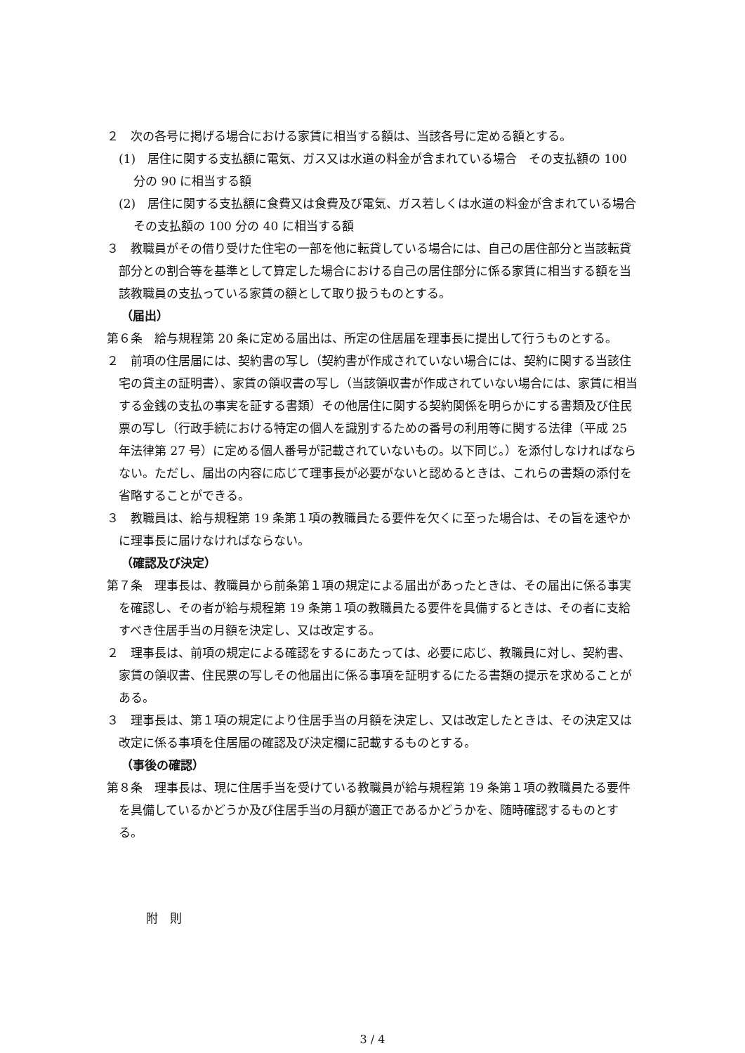２　次の各号に掲げる場合における家賃に相当する額は、当該各号に定める額とする。
(1)　居住に関する支払額に電気、ガス又は水道の料金が含まれている場合　その支払額の 100 分の 90 に相当する額
(2)　居住に関する支払額に食費又は食費及び電気、ガス若しくは水道の料金が含まれている場合　その支払額の 100 分の 40 に相当する額
３　教職員がその借り受けた住宅の一部を他に転貸している場合には、自己の居住部分と当該転貸部分との割合等を基準として算定した場合における自己の居住部分に係る家賃に相当する額を当該教職員の支払っている家賃の額として取り扱うものとする。
（届出）
第６条　給与規程第 20 条に定める届出は、所定の住居届を理事長に提出して行うものとする。
２　前項の住居届には、契約書の写し（契約書が作成されていない場合には、契約に関する当該住宅の貸主の証明書）、家賃の領収書の写し（当該領収書が作成されていない場合には、家賃に相当する金銭の支払の事実を証する書類）その他居住に関する契約関係を明らかにする書類及び住民票の写し（行政手続における特定の個人を識別するための番号の利用等に関する法律（平成 25 年法律第 27 号）に定める個人番号が記載されていないもの。以下同じ。）を添付しなければならない。ただし、届出の内容に応じて理事長が必要がないと認めるときは、これらの書類の添付を省略することができる。
３　教職員は、給与規程第 19 条第１項の教職員たる要件を欠くに至った場合は、その旨を速やかに理事長に届けなければならない。
（確認及び決定）
第７条　理事長は、教職員から前条第１項の規定による届出があったときは、その届出に係る事実を確認し、その者が給与規程第 19 条第１項の教職員たる要件を具備するときは、その者に支給すべき住居手当の月額を決定し、又は改定する。
２　理事長は、前項の規定による確認をするにあたっては、必要に応じ、教職員に対し、契約書、家賃の領収書、住民票の写しその他届出に係る事項を証明するにたる書類の提示を求めることがある。
３　理事長は、第１項の規定により住居手当の月額を決定し、又は改定したときは、その決定又は改定に係る事項を住居届の確認及び決定欄に記載するものとする。
（事後の確認）
第８条　理事長は、現に住居手当を受けている教職員が給与規程第 19 条第１項の教職員たる要件を具備しているかどうか及び住居手当の月額が適正であるかどうかを、随時確認するものとする。
附　則
3 / 4